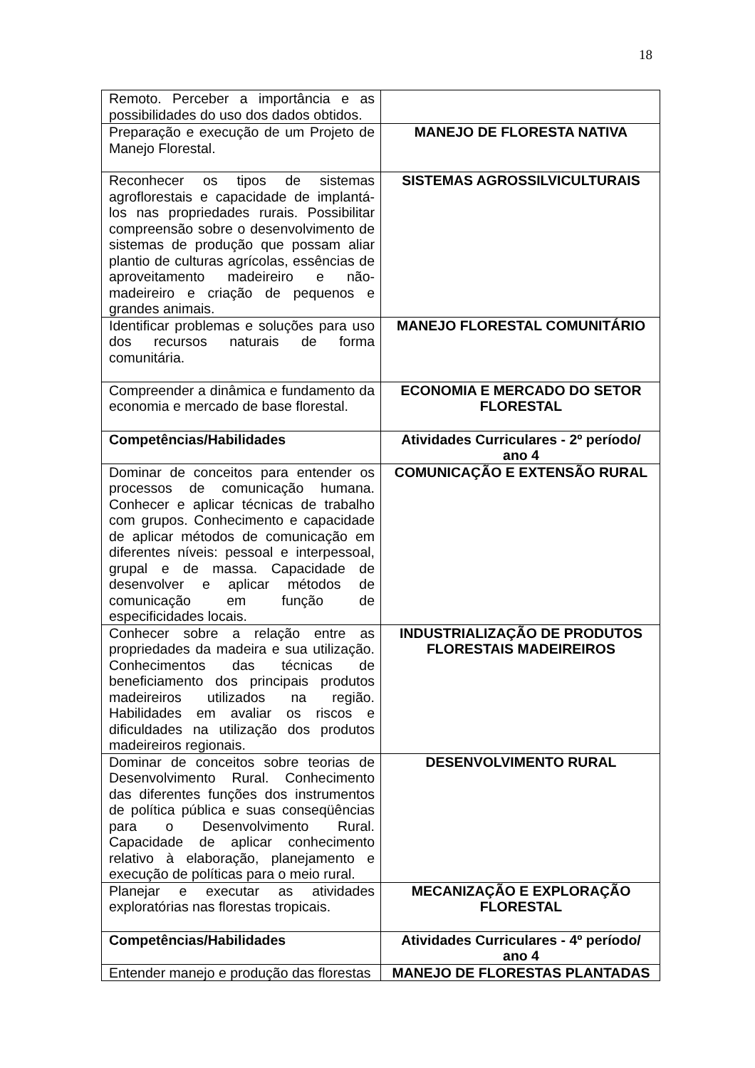18
| Remoto. Perceber a importância e as possibilidades do uso dos dados obtidos. | |
| Preparação e execução de um Projeto de Manejo Florestal. | MANEJO DE FLORESTA NATIVA |
| Reconhecer os tipos de sistemas agroflorestais e capacidade de implantá-los nas propriedades rurais. Possibilitar compreensão sobre o desenvolvimento de sistemas de produção que possam aliar plantio de culturas agrícolas, essências de aproveitamento madeireiro e não-madeireiro e criação de pequenos e grandes animais. | SISTEMAS AGROSSILVICULTURAIS |
| Identificar problemas e soluções para uso dos recursos naturais de forma comunitária. | MANEJO FLORESTAL COMUNITÁRIO |
| Compreender a dinâmica e fundamento da economia e mercado de base florestal. | ECONOMIA E MERCADO DO SETOR FLORESTAL |
| Competências/Habilidades | Atividades Curriculares - 2º período/ ano 4 |
| Dominar de conceitos para entender os processos de comunicação humana. Conhecer e aplicar técnicas de trabalho com grupos. Conhecimento e capacidade de aplicar métodos de comunicação em diferentes níveis: pessoal e interpessoal, grupal e de massa. Capacidade de desenvolver e aplicar métodos de comunicação em função de especificidades locais. | COMUNICAÇÃO E EXTENSÃO RURAL |
| Conhecer sobre a relação entre as propriedades da madeira e sua utilização. Conhecimentos das técnicas de beneficiamento dos principais produtos madeireiros utilizados na região. Habilidades em avaliar os riscos e dificuldades na utilização dos produtos madeireiros regionais. | INDUSTRIALIZAÇÃO DE PRODUTOS FLORESTAIS MADEIREIROS |
| Dominar de conceitos sobre teorias de Desenvolvimento Rural. Conhecimento das diferentes funções dos instrumentos de política pública e suas conseqüências para o Desenvolvimento Rural. Capacidade de aplicar conhecimento relativo à elaboração, planejamento e execução de políticas para o meio rural. | DESENVOLVIMENTO RURAL |
| Planejar e executar as atividades exploratórias nas florestas tropicais. | MECANIZAÇÃO E EXPLORAÇÃO FLORESTAL |
| Competências/Habilidades | Atividades Curriculares - 4º período/ ano 4 |
| Entender manejo e produção das florestas | MANEJO DE FLORESTAS PLANTADAS |